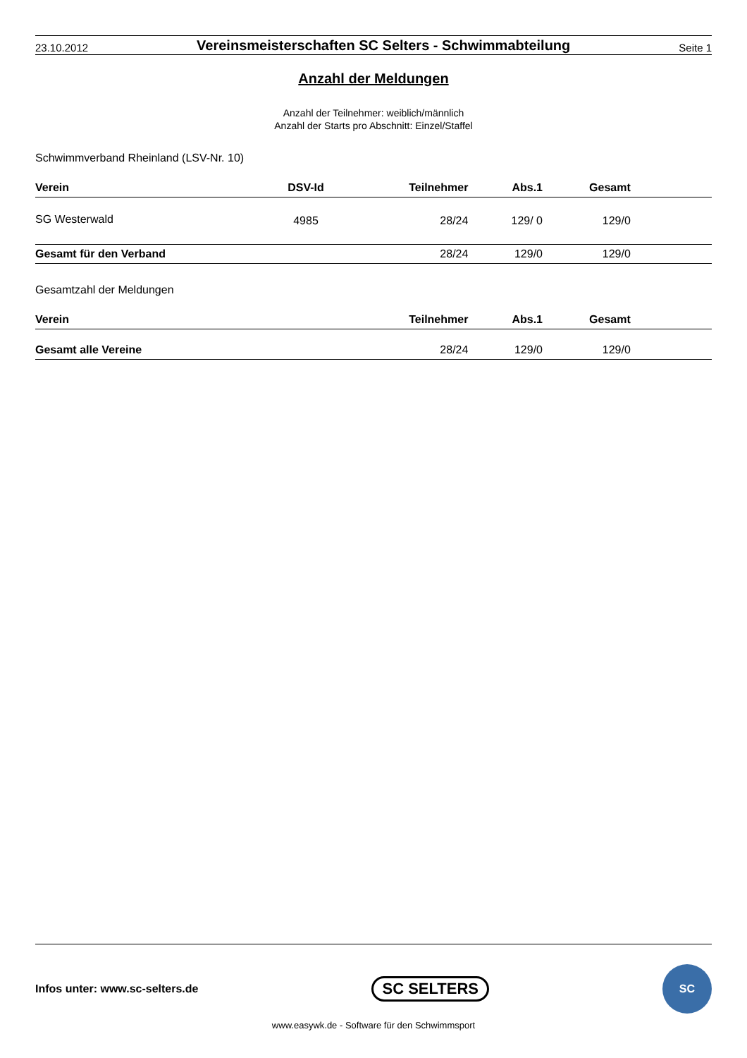23.10.2012
Vereinsmeisterschaften SC Selters - Schwimmabteilung
Seite 1
Anzahl der Meldungen
Anzahl der Teilnehmer: weiblich/männlich
Anzahl der Starts pro Abschnitt: Einzel/Staffel
Schwimmverband Rheinland (LSV-Nr. 10)
| Verein | DSV-Id | Teilnehmer | Abs.1 | Gesamt | |
| --- | --- | --- | --- | --- | --- |
| SG Westerwald | 4985 | 28/24 | 129/ 0 | 129/0 | |
| Gesamt für den Verband | | 28/24 | 129/0 | 129/0 | |
Gesamtzahl der Meldungen
| Verein | Teilnehmer | Abs.1 | Gesamt | |
| --- | --- | --- | --- | --- |
| Gesamt alle Vereine | 28/24 | 129/0 | 129/0 | |
Infos unter: www.sc-selters.de SC SELTERS
SC
www.easywk.de - Software für den Schwimmsport